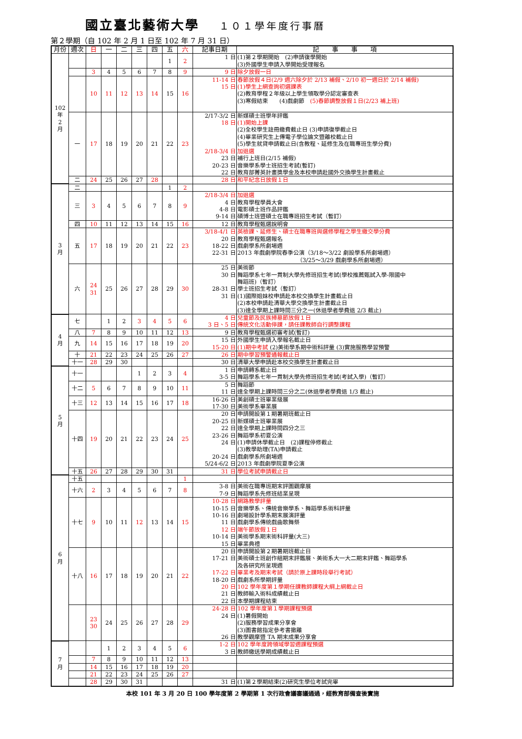國立臺北藝術大學 １０１學年度行事曆
第２學期（自 102 年 2 月 1 日至 102 年 7 月 31 日）
| 月份 | 週次 | 日 | 一 | 二 | 三 | 四 | 五 | 六 | 記事日期 | 記 事 事 項 |
| --- | --- | --- | --- | --- | --- | --- | --- | --- | --- | --- |
| 102 年 2 月 | | | | | | | 1 | 2 | 1 日 | (1)第２學期開始 (2)申請復學開始 (3)外國學生申請入學開始受理報名 |
| | | 3 | 4 | 5 | 6 | 7 | 8 | 9 | 9 日 | 除夕放假一日 |
| | | 10 | 11 | 12 | 13 | 14 | 15 | 16 | 11-14 日 15 日 | 春節放假４日(2/9 週六除夕於 2/13 補假、2/10 初一週日於 2/14 補假) (1)學生上網查詢初選課表 (2)教育學程２年級以上學生領取學分認定審查表 (3)寒假結束 (4)戲劇節 (5)春節調整放假１日(2/23 補上班) |
| | 一 | 17 | 18 | 19 | 20 | 21 | 22 | 23 | 2/17-3/2 日 18 日 2/18-3/4 日 23 日 20-23 日 22 日 | 新媒碩士班學年評鑑 (1)開始上課 (2)全校學生註冊繳費截止日 (3)申請復學截止日 (4)畢業研究生上傳電子學位論文暨離校截止日 (5)學生就貸申請截止日(含教程、延修生及在職專班生學分費) 加退選 補行上班日(2/15 補假) 音樂學系學士班招生考試(暫訂) 教育部菁英計畫獎學金及本校申請赴國外交換學生計畫截止 |
| | 二 | 24 | 25 | 26 | 27 | 28 | | | 28 日 | 和平紀念日放假１日 |
| 3 月 | 二 | | | | | | 1 | 2 | | |
| | 三 | 3 | 4 | 5 | 6 | 7 | 8 | 9 | 2/18-3/4 日 4 日 4-8 日 9-14 日 | 加退選 教育學程學員大會 電影碩士班作品評鑑 碩博士班暨碩士在職專班招生考試（暫訂） |
| | 四 | 10 | 11 | 12 | 13 | 14 | 15 | 16 | 12 日 | 教育學程甄選說明會 |
| | 五 | 17 | 18 | 19 | 20 | 21 | 22 | 23 | 3/18-4/1 日 20 日 18-22 日 22-31 日 | 英檢課、延修生、碩士在職專班與選修學程之學生繳交學分費 教育學程甄選報名 戲劇學系所劇場週 2013 年戲劇學院春季公演（3/18～3/22 劇設學系所劇場週） （3/25～3/29 戲劇學系所劇場週） |
| | 六 | 24 31 | 25 | 26 | 27 | 28 | 29 | 30 | 25 日 30 日 28-31 日 31 日 | 美術節 舞蹈學系七年一貫制大學先修班招生考試(學校推薦甄試入學-限國中 舞蹈班)（暫訂） 學士班招生考試（暫訂） (1)國際姐妹校申請赴本校交換學生計畫截止日 (2)本校申請赴清華大學交換學生計畫截止日 (3)達全學期上課時間三分之一(休退學者學費退 2/3 截止) |
| 4 月 | 七 | | 1 | 2 | 3 | 4 | 5 | 6 | 4 日 3 日、5 日 | 兒童節及民族掃墓節放假１日 傳統文化活動停課，請任課教師自行調整課程 |
| | 八 | 7 | 8 | 9 | 10 | 11 | 12 | 13 | 9 日 | 教育學程甄選初審考試(暫訂) |
| | 九 | 14 | 15 | 16 | 17 | 18 | 19 | 20 | 15 日 15-20 日 | 外國學生申請入學報名截止日 (1)期中考試 (2)美術學系期中術科評量 (3)實施服務學習預警 |
| | 十 | 21 | 22 | 23 | 24 | 25 | 26 | 27 | 26 日 | 期中學習預警通報截止日 |
| | 十一 | 28 | 29 | 30 | | | | | 30 日 | 清華大學申請赴本校交換學生計畫截止日 |
| 5 月 | 十一 | | | | 1 | 2 | 3 | 4 | 1 日 3-5 日 | 申請轉系截止日 舞蹈學系七年一貫制大學先修班招生考試(考試入學)（暫訂） |
| | 十二 | 5 | 6 | 7 | 8 | 9 | 10 | 11 | 5 日 11 日 | 舞蹈節 達全學期上課時間三分之二(休退學者學費退 1/3 截止) |
| | 十三 | 12 | 13 | 14 | 15 | 16 | 17 | 18 | 16-26 日 17-30 日 | 美創碩士班畢業級展 美術學系畢業展 |
| | 十四 | 19 | 20 | 21 | 22 | 23 | 24 | 25 | 20 日 20-25 日 22 日 23-26 日 24 日 20-24 日 5/24-6/2 日 | 申請開設第１期暑期班截止日 新媒碩士班畢業展 達全學期上課時間四分之三 舞蹈學系初夏公演 (1)申請休學截止日 (2)課程停修截止 (3)教學助理(TA)申請截止 戲劇學系所劇場週 2013 年戲劇學院夏季公演 |
| | 十五 | 26 | 27 | 28 | 29 | 30 | 31 | | 31 日 | 學位考試申請截止日 |
| 6 月 | 十五 | | | | | | | 1 | | |
| | 十六 | 2 | 3 | 4 | 5 | 6 | 7 | 8 | 3-8 日 7-9 日 | 美術在職專班期末評圖觀摩展 舞蹈學系先修班結業呈現 |
| | 十七 | 9 | 10 | 11 | 12 | 13 | 14 | 15 | 10-28 日 10-15 日 10-16 日 11 日 12 日 10-14 日 15 日 | 網路教學評量 音樂學系、傳統音樂學系、舞蹈學系術科評量 劇場設計學系期末展演評量 戲劇學系傳統戲曲歌舞祭 端午節放假１日 美術學系期末術科評量(大三) 畢業典禮 |
| | 十八 | 16 | 17 | 18 | 19 | 20 | 21 | 22 | 20 日 17-21 日 17-22 日 18-20 日 20 日 21 日 22 日 | 申請開設第２期暑期班截止日 美術碩士班創作組期末評鑑展、美術系大一大二期末評鑑、舞蹈學系 及各研究所呈現週 畢業考及期末考試（請於原上課時段舉行考試） 戲劇系所學期評量 102 學年度第１學期任課教師課程大綱上網截止日 教師輸入術科成績截止日 本學期課程結束 |
| | | 23 30 | 24 | 25 | 26 | 27 | 28 | 29 | 24-28 日 24 日 26 日 | 102 學年度第１學期課程預選 (1)暑假開始 (2)服務學習成果分享會 (3)圖書館指定參考書撤離 教學觀摩暨 TA 期末成果分享會 |
| 7 月 | | | 1 | 2 | 3 | 4 | 5 | 6 | 1-2 日 3 日 | 102 學年度跨領域學習週課程預選 教師繳送學期成績截止日 |
| | | 7 | 8 | 9 | 10 | 11 | 12 | 13 | | |
| | | 14 | 15 | 16 | 17 | 18 | 19 | 20 | | |
| | | 21 | 22 | 23 | 24 | 25 | 26 | 27 | | |
| | | 28 | 29 | 30 | 31 | | | | 31 日 | (1)第２學期結束(2)研究生學位考試完畢 |
本校 101 年 3 月 20 日 100 學年度第 2 學期第 1 次行政會議審議通過，經教育部備查後實施